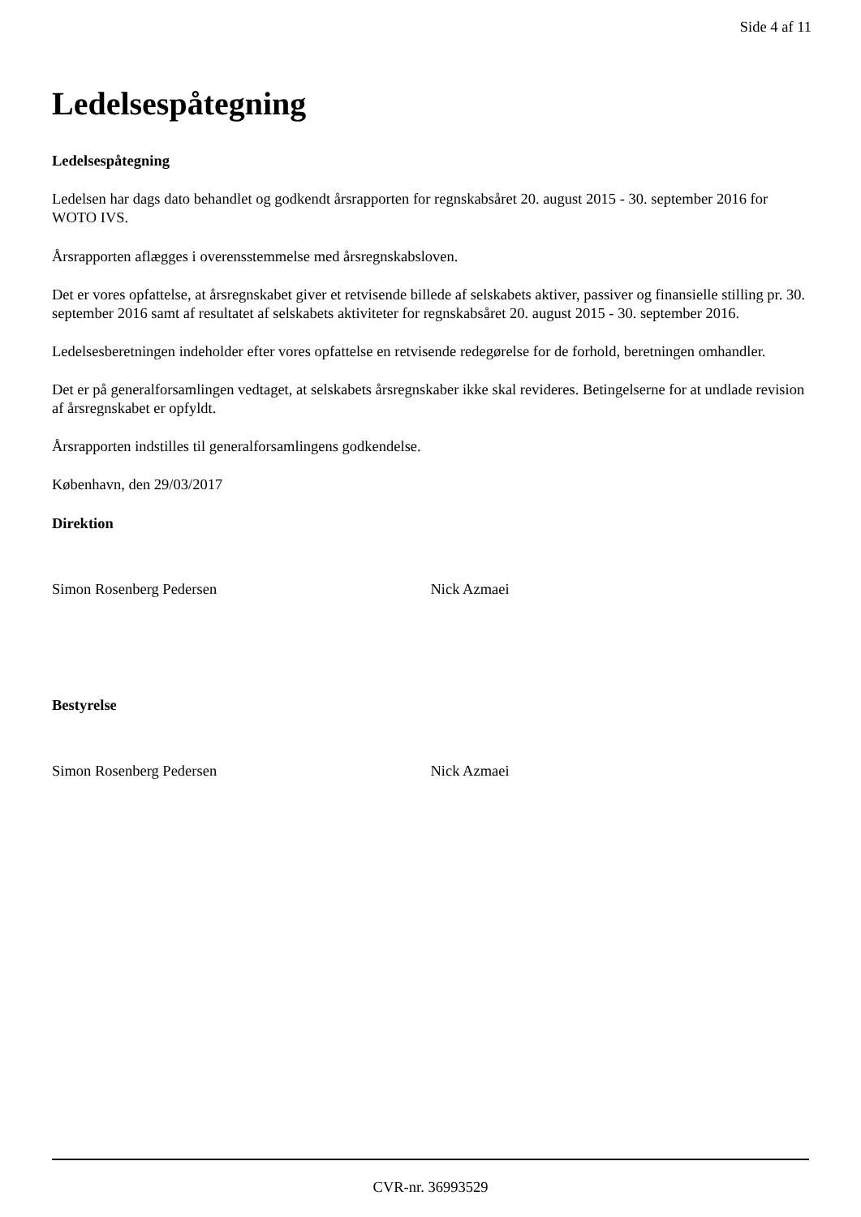Side 4 af 11
Ledelsespåtegning
Ledelsespåtegning
Ledelsen har dags dato behandlet og godkendt årsrapporten for regnskabsåret 20. august 2015 - 30. september 2016 for WOTO IVS.
Årsrapporten aflægges i overensstemmelse med årsregnskabsloven.
Det er vores opfattelse, at årsregnskabet giver et retvisende billede af selskabets aktiver, passiver og finansielle stilling pr. 30. september 2016 samt af resultatet af selskabets aktiviteter for regnskabsåret 20. august 2015 - 30. september 2016.
Ledelsesberetningen indeholder efter vores opfattelse en retvisende redegørelse for de forhold, beretningen omhandler.
Det er på generalforsamlingen vedtaget, at selskabets årsregnskaber ikke skal revideres. Betingelserne for at undlade revision af årsregnskabet er opfyldt.
Årsrapporten indstilles til generalforsamlingens godkendelse.
København, den 29/03/2017
Direktion
Simon Rosenberg Pedersen Nick Azmaei
Bestyrelse
Simon Rosenberg Pedersen Nick Azmaei
CVR-nr. 36993529